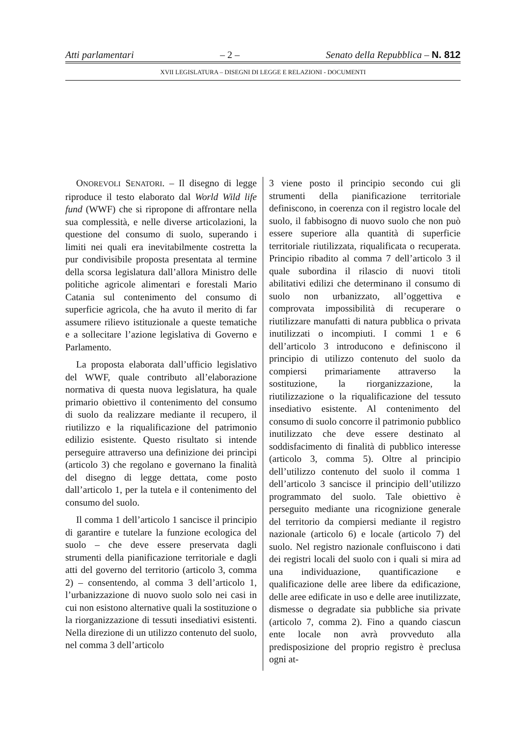Atti parlamentari – 2 – Senato della Repubblica – N. 812
XVII LEGISLATURA – DISEGNI DI LEGGE E RELAZIONI - DOCUMENTI
ONOREVOLI SENATORI. – Il disegno di legge riproduce il testo elaborato dal World Wild life fund (WWF) che si ripropone di affrontare nella sua complessità, e nelle diverse articolazioni, la questione del consumo di suolo, superando i limiti nei quali era inevitabilmente costretta la pur condivisibile proposta presentata al termine della scorsa legislatura dall’allora Ministro delle politiche agricole alimentari e forestali Mario Catania sul contenimento del consumo di superficie agricola, che ha avuto il merito di far assumere rilievo istituzionale a queste tematiche e a sollecitare l’azione legislativa di Governo e Parlamento.
La proposta elaborata dall’ufficio legislativo del WWF, quale contributo all’elaborazione normativa di questa nuova legislatura, ha quale primario obiettivo il contenimento del consumo di suolo da realizzare mediante il recupero, il riutilizzo e la riqualificazione del patrimonio edilizio esistente. Questo risultato si intende perseguire attraverso una definizione dei princìpi (articolo 3) che regolano e governano la finalità del disegno di legge dettata, come posto dall’articolo 1, per la tutela e il contenimento del consumo del suolo.
Il comma 1 dell’articolo 1 sancisce il principio di garantire e tutelare la funzione ecologica del suolo – che deve essere preservata dagli strumenti della pianificazione territoriale e dagli atti del governo del territorio (articolo 3, comma 2) – consentendo, al comma 3 dell’articolo 1, l’urbanizzazione di nuovo suolo solo nei casi in cui non esistono alternative quali la sostituzione o la riorganizzazione di tessuti insediativi esistenti. Nella direzione di un utilizzo contenuto del suolo, nel comma 3 dell’articolo
3 viene posto il principio secondo cui gli strumenti della pianificazione territoriale definiscono, in coerenza con il registro locale del suolo, il fabbisogno di nuovo suolo che non può essere superiore alla quantità di superficie territoriale riutilizzata, riqualificata o recuperata. Principio ribadito al comma 7 dell’articolo 3 il quale subordina il rilascio di nuovi titoli abilitativi edilizi che determinano il consumo di suolo non urbanizzato, all’oggettiva e comprovata impossibilità di recuperare o riutilizzare manufatti di natura pubblica o privata inutilizzati o incompiuti. I commi 1 e 6 dell’articolo 3 introducono e definiscono il principio di utilizzo contenuto del suolo da compiersi primariamente attraverso la sostituzione, la riorganizzazione, la riutilizzazione o la riqualificazione del tessuto insediativo esistente. Al contenimento del consumo di suolo concorre il patrimonio pubblico inutilizzato che deve essere destinato al soddisfacimento di finalità di pubblico interesse (articolo 3, comma 5). Oltre al principio dell’utilizzo contenuto del suolo il comma 1 dell’articolo 3 sancisce il principio dell’utilizzo programmato del suolo. Tale obiettivo è perseguito mediante una ricognizione generale del territorio da compiersi mediante il registro nazionale (articolo 6) e locale (articolo 7) del suolo. Nel registro nazionale confluiscono i dati dei registri locali del suolo con i quali si mira ad una individuazione, quantificazione e qualificazione delle aree libere da edificazione, delle aree edificate in uso e delle aree inutilizzate, dismesse o degradate sia pubbliche sia private (articolo 7, comma 2). Fino a quando ciascun ente locale non avrà provveduto alla predisposizione del proprio registro è preclusa ogni at-